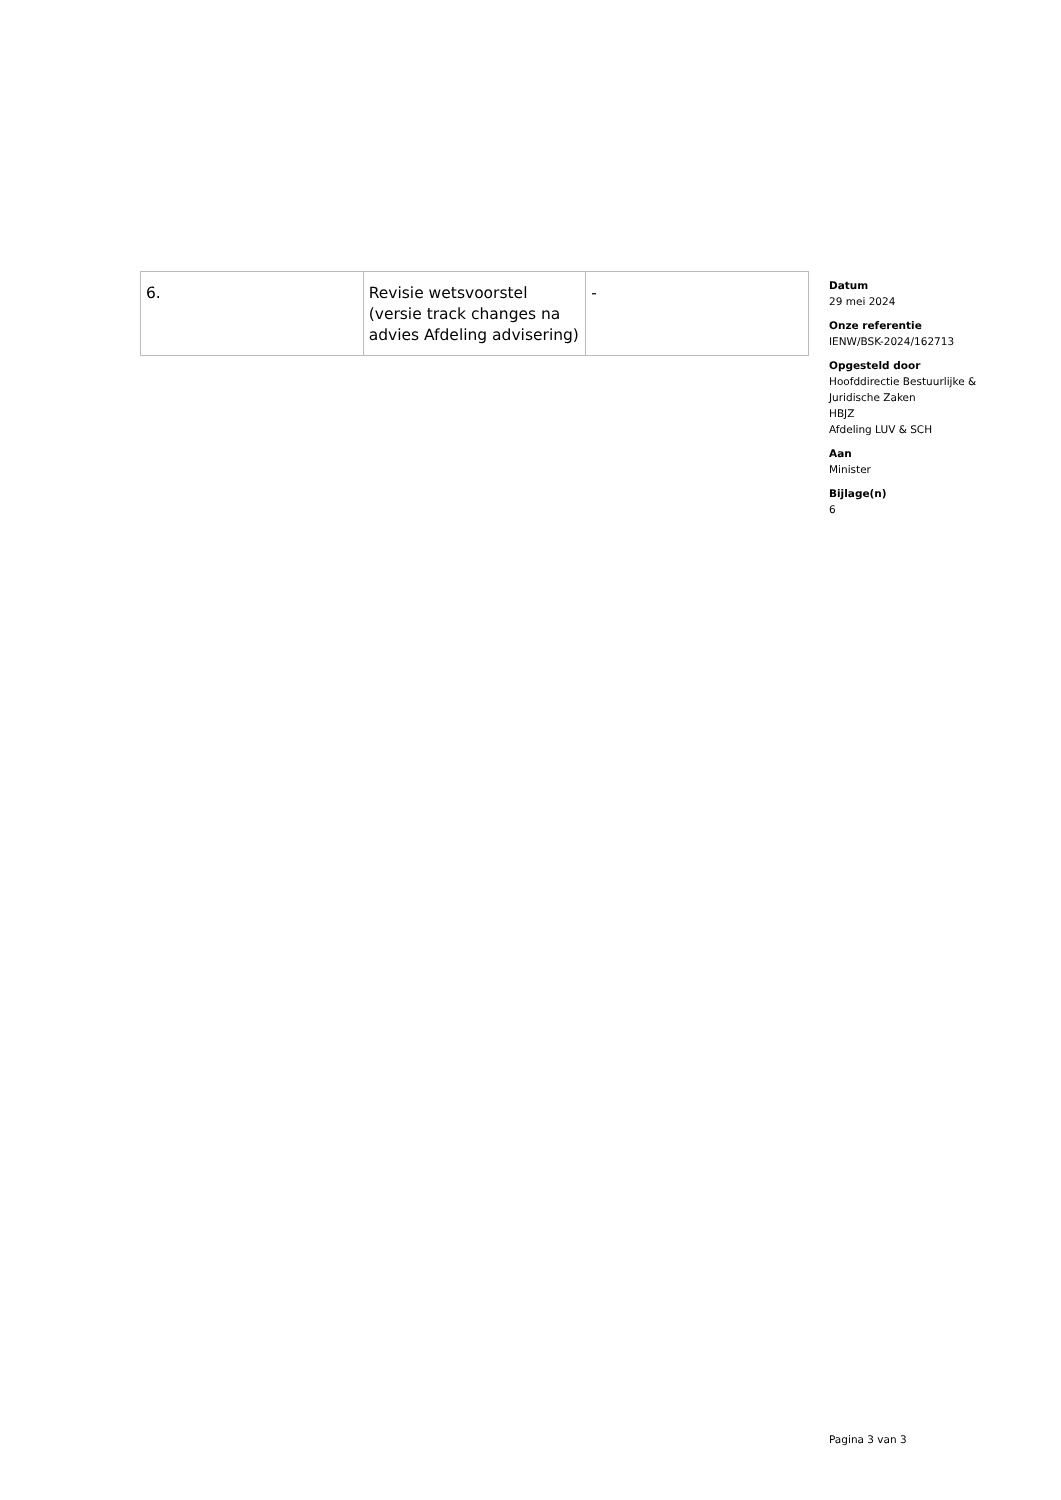| 6. | Revisie wetsvoorstel (versie track changes na advies Afdeling advisering) | - |
Datum
29 mei 2024
Onze referentie
IENW/BSK-2024/162713
Opgesteld door
Hoofddirectie Bestuurlijke &
Juridische Zaken
HBJZ
Afdeling LUV & SCH
Aan
Minister
Bijlage(n)
6
Pagina 3 van 3